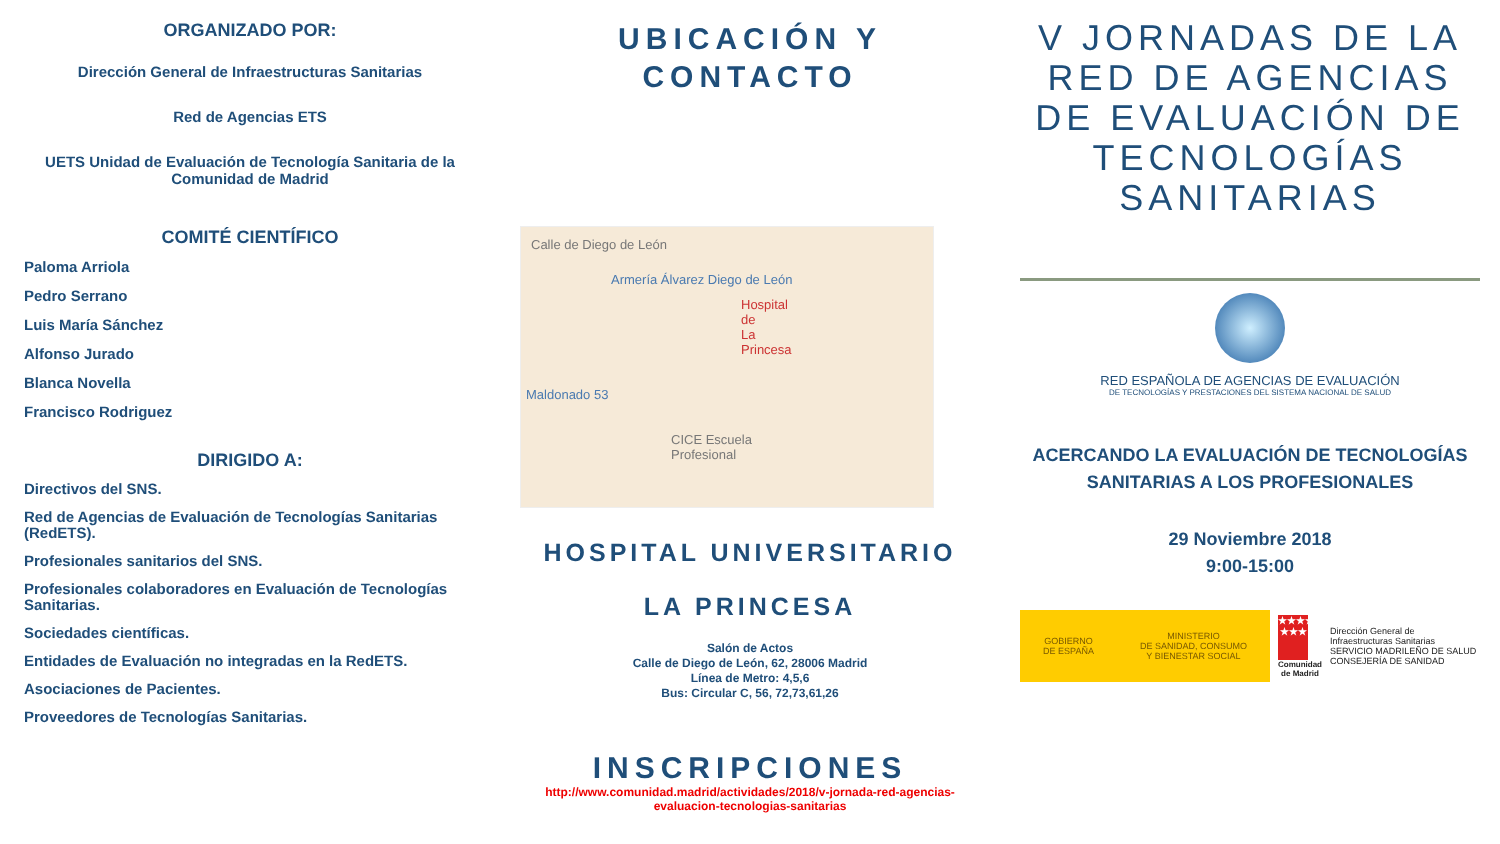ORGANIZADO POR:
Dirección General de Infraestructuras Sanitarias
Red de Agencias ETS
UETS Unidad de Evaluación de Tecnología Sanitaria de la Comunidad de Madrid
COMITÉ CIENTÍFICO
Paloma Arriola
Pedro Serrano
Luis María Sánchez
Alfonso Jurado
Blanca Novella
Francisco Rodriguez
DIRIGIDO A:
Directivos del SNS.
Red de Agencias de Evaluación de Tecnologías Sanitarias (RedETS).
Profesionales sanitarios del SNS.
Profesionales colaboradores en Evaluación de Tecnologías Sanitarias.
Sociedades científicas.
Entidades de Evaluación no integradas en la RedETS.
Asociaciones de Pacientes.
Proveedores de Tecnologías Sanitarias.
UBICACIÓN Y
CONTACTO
Calle de Diego de León
Armería Álvarez Diego de León
Hospital de La Princesa
Maldonado 53
CICE Escuela Profesional
HOSPITAL UNIVERSITARIO
LA PRINCESA
Salón de Actos
Calle de Diego de León, 62, 28006 Madrid
Línea de Metro: 4,5,6
Bus: Circular C, 56, 72,73,61,26
INSCRIPCIONES
http://www.comunidad.madrid/actividades/2018/v-jornada-red-agencias-evaluacion-tecnologias-sanitarias
V JORNADAS DE LA RED DE AGENCIAS DE EVALUACIÓN DE TECNOLOGÍAS SANITARIAS
RED ESPAÑOLA DE AGENCIAS DE EVALUACIÓN
DE TECNOLOGÍAS Y PRESTACIONES DEL SISTEMA NACIONAL DE SALUD
ACERCANDO LA EVALUACIÓN DE TECNOLOGÍAS SANITARIAS A LOS PROFESIONALES
29 Noviembre 2018
9:00-15:00
GOBIERNO
DE ESPAÑA MINISTERIO
DE SANIDAD, CONSUMO
Y BIENESTAR SOCIAL
★★★★
★★★
Comunidad
de Madrid
Dirección General de
Infraestructuras Sanitarias
SERVICIO MADRILEÑO DE SALUD
CONSEJERÍA DE SANIDAD